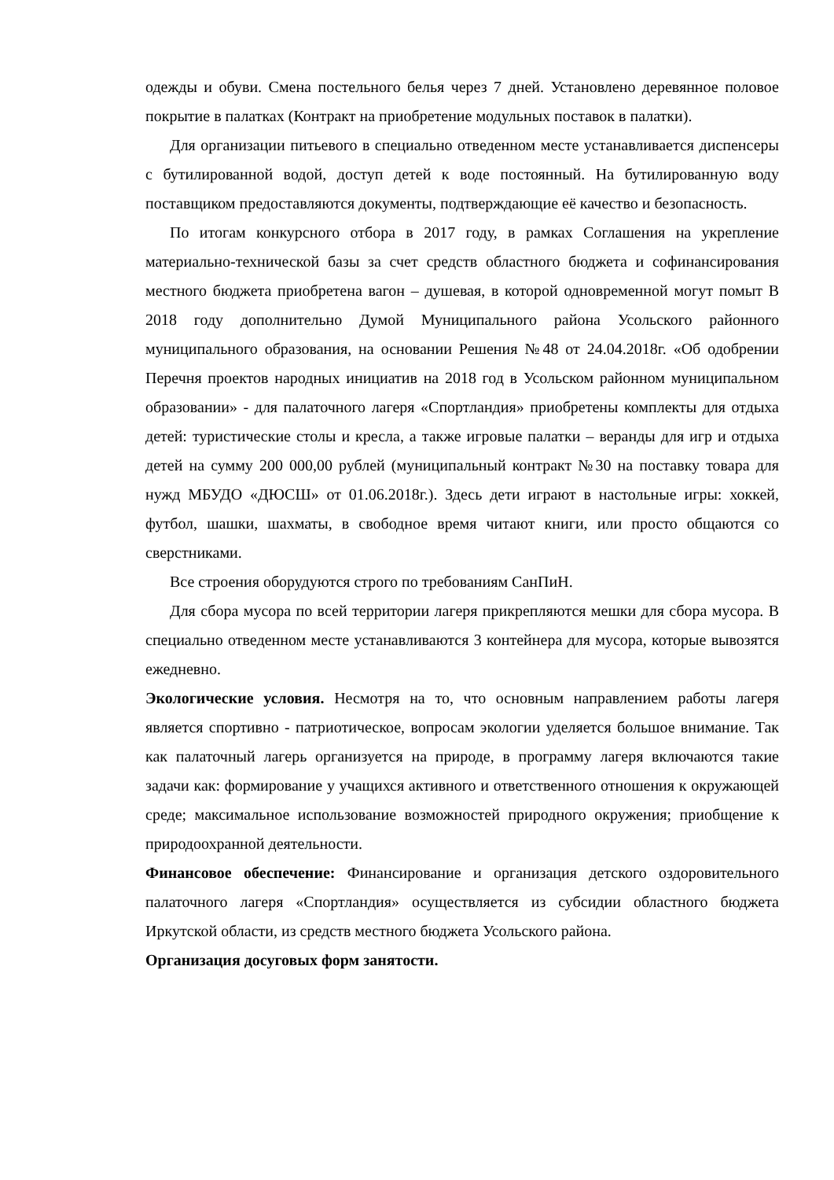одежды и обуви. Смена постельного белья через 7 дней. Установлено деревянное половое покрытие в палатках (Контракт на приобретение модульных поставок в палатки).
Для организации питьевого в специально отведенном месте устанавливается диспенсеры с бутилированной водой, доступ детей к воде постоянный. На бутилированную воду поставщиком предоставляются документы, подтверждающие её качество и безопасность.
По итогам конкурсного отбора в 2017 году, в рамках Соглашения на укрепление материально-технической базы за счет средств областного бюджета и софинансирования местного бюджета приобретена вагон – душевая, в которой одновременной могут помыт В 2018 году дополнительно Думой Муниципального района Усольского районного муниципального образования, на основании Решения №48 от 24.04.2018г. «Об одобрении Перечня проектов народных инициатив на 2018 год в Усольском районном муниципальном образовании» - для палаточного лагеря «Спортландия» приобретены комплекты для отдыха детей: туристические столы и кресла, а также игровые палатки – веранды для игр и отдыха детей на сумму 200 000,00 рублей (муниципальный контракт №30 на поставку товара для нужд МБУДО «ДЮСШ» от 01.06.2018г.). Здесь дети играют в настольные игры: хоккей, футбол, шашки, шахматы, в свободное время читают книги, или просто общаются со сверстниками.
Все строения оборудуются строго по требованиям СанПиН.
Для сбора мусора по всей территории лагеря прикрепляются мешки для сбора мусора. В специально отведенном месте устанавливаются 3 контейнера для мусора, которые вывозятся ежедневно.
Экологические условия. Несмотря на то, что основным направлением работы лагеря является спортивно - патриотическое, вопросам экологии уделяется большое внимание. Так как палаточный лагерь организуется на природе, в программу лагеря включаются такие задачи как: формирование у учащихся активного и ответственного отношения к окружающей среде; максимальное использование возможностей природного окружения; приобщение к природоохранной деятельности.
Финансовое обеспечение: Финансирование и организация детского оздоровительного палаточного лагеря «Спортландия» осуществляется из субсидии областного бюджета Иркутской области, из средств местного бюджета Усольского района.
Организация досуговых форм занятости.